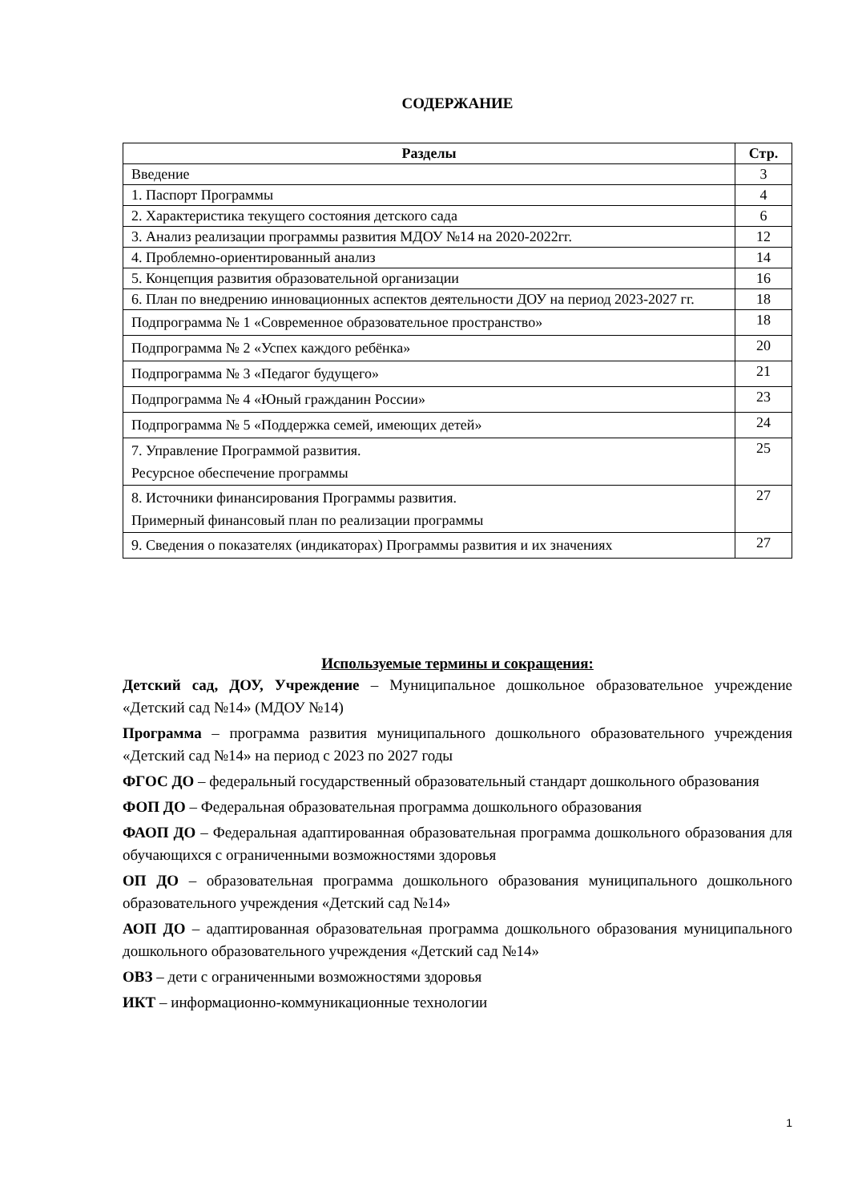СОДЕРЖАНИЕ
| Разделы | Стр. |
| --- | --- |
| Введение | 3 |
| 1. Паспорт Программы | 4 |
| 2. Характеристика текущего состояния детского сада | 6 |
| 3. Анализ реализации программы развития МДОУ №14 на 2020-2022гг. | 12 |
| 4. Проблемно-ориентированный анализ | 14 |
| 5. Концепция развития образовательной организации | 16 |
| 6. План по внедрению инновационных аспектов деятельности ДОУ на период 2023-2027 гг. | 18 |
| Подпрограмма № 1 «Современное образовательное пространство» | 18 |
| Подпрограмма № 2 «Успех каждого ребёнка» | 20 |
| Подпрограмма № 3 «Педагог будущего» | 21 |
| Подпрограмма № 4 «Юный гражданин России» | 23 |
| Подпрограмма № 5 «Поддержка семей, имеющих детей» | 24 |
| 7. Управление Программой развития. Ресурсное обеспечение программы | 25 |
| 8. Источники финансирования Программы развития. Примерный финансовый план по реализации программы | 27 |
| 9. Сведения о показателях (индикаторах) Программы развития и их значениях | 27 |
Используемые термины и сокращения:
Детский сад, ДОУ, Учреждение – Муниципальное дошкольное образовательное учреждение «Детский сад №14» (МДОУ №14)
Программа – программа развития муниципального дошкольного образовательного учреждения «Детский сад №14» на период с 2023 по 2027 годы
ФГОС ДО – федеральный государственный образовательный стандарт дошкольного образования
ФОП ДО – Федеральная образовательная программа дошкольного образования
ФАОП ДО – Федеральная адаптированная образовательная программа дошкольного образования для обучающихся с ограниченными возможностями здоровья
ОП ДО – образовательная программа дошкольного образования муниципального дошкольного образовательного учреждения «Детский сад №14»
АОП ДО – адаптированная образовательная программа дошкольного образования муниципального дошкольного образовательного учреждения «Детский сад №14»
ОВЗ – дети с ограниченными возможностями здоровья
ИКТ – информационно-коммуникационные технологии
1